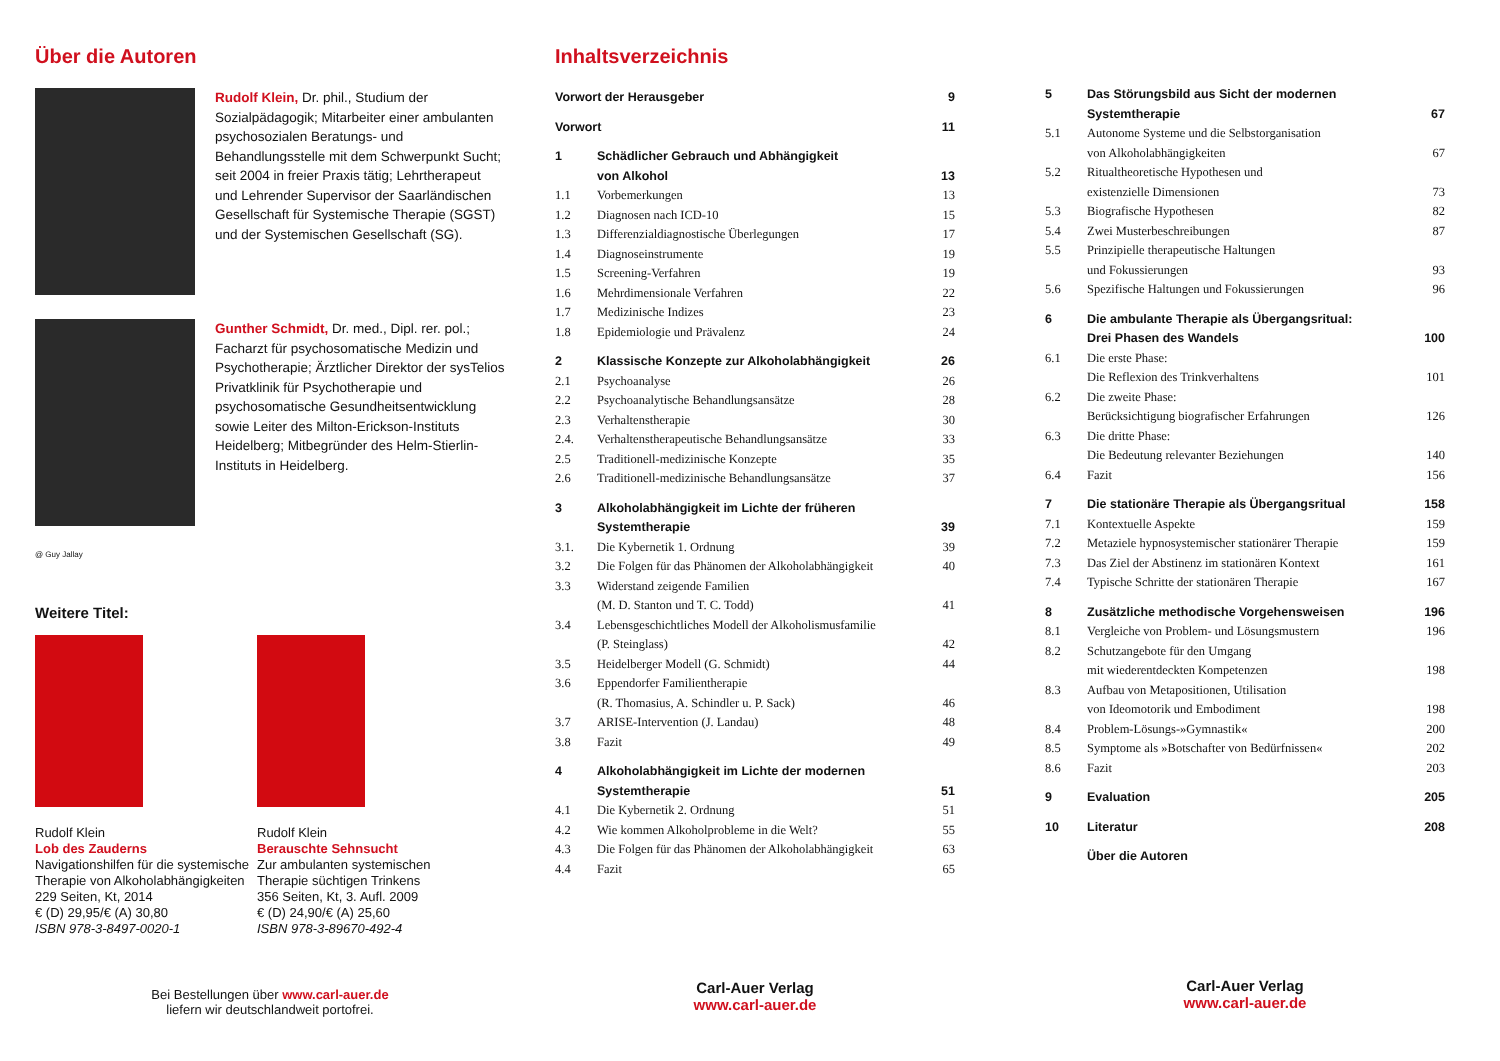Über die Autoren
Rudolf Klein, Dr. phil., Studium der Sozialpädagogik; Mitarbeiter einer ambulanten psychosozialen Beratungs- und Behandlungsstelle mit dem Schwerpunkt Sucht; seit 2004 in freier Praxis tätig; Lehrtherapeut und Lehrender Supervisor der Saarländischen Gesellschaft für Systemische Therapie (SGST) und der Systemischen Gesellschaft (SG).
Gunther Schmidt, Dr. med., Dipl. rer. pol.; Facharzt für psychosomatische Medizin und Psychotherapie; Ärztlicher Direktor der sysTelios Privatklinik für Psychotherapie und psychosomatische Gesundheitsentwicklung sowie Leiter des Milton-Erickson-Instituts Heidelberg; Mitbegründer des Helm-Stierlin-Instituts in Heidelberg.
@ Guy Jallay
Weitere Titel:
Rudolf Klein
Lob des Zauderns
Navigationshilfen für die systemische Therapie von Alkoholabhängigkeiten
229 Seiten, Kt, 2014
€ (D) 29,95/€ (A) 30,80
ISBN 978-3-8497-0020-1
Rudolf Klein
Berauschte Sehnsucht
Zur ambulanten systemischen Therapie süchtigen Trinkens
356 Seiten, Kt, 3. Aufl. 2009
€ (D) 24,90/€ (A) 25,60
ISBN 978-3-89670-492-4
Bei Bestellungen über www.carl-auer.de
liefern wir deutschlandweit portofrei.
Inhaltsverzeichnis
| Vorwort der Herausgeber | | 9 |
| Vorwort | | 11 |
| 1 | Schädlicher Gebrauch und Abhängigkeit | |
| | von Alkohol | 13 |
| 1.1 | Vorbemerkungen | 13 |
| 1.2 | Diagnosen nach ICD-10 | 15 |
| 1.3 | Differenzialdiagnostische Überlegungen | 17 |
| 1.4 | Diagnoseinstrumente | 19 |
| 1.5 | Screening-Verfahren | 19 |
| 1.6 | Mehrdimensionale Verfahren | 22 |
| 1.7 | Medizinische Indizes | 23 |
| 1.8 | Epidemiologie und Prävalenz | 24 |
| 2 | Klassische Konzepte zur Alkoholabhängigkeit | 26 |
| 2.1 | Psychoanalyse | 26 |
| 2.2 | Psychoanalytische Behandlungsansätze | 28 |
| 2.3 | Verhaltenstherapie | 30 |
| 2.4. | Verhaltenstherapeutische Behandlungsansätze | 33 |
| 2.5 | Traditionell-medizinische Konzepte | 35 |
| 2.6 | Traditionell-medizinische Behandlungsansätze | 37 |
| 3 | Alkoholabhängigkeit im Lichte der früheren | |
| | Systemtherapie | 39 |
| 3.1. | Die Kybernetik 1. Ordnung | 39 |
| 3.2 | Die Folgen für das Phänomen der Alkoholabhängigkeit | 40 |
| 3.3 | Widerstand zeigende Familien | |
| | (M. D. Stanton und T. C. Todd) | 41 |
| 3.4 | Lebensgeschichtliches Modell der Alkoholismusfamilie | |
| | (P. Steinglass) | 42 |
| 3.5 | Heidelberger Modell (G. Schmidt) | 44 |
| 3.6 | Eppendorfer Familientherapie | |
| | (R. Thomasius, A. Schindler u. P. Sack) | 46 |
| 3.7 | ARISE-Intervention (J. Landau) | 48 |
| 3.8 | Fazit | 49 |
| 4 | Alkoholabhängigkeit im Lichte der modernen | |
| | Systemtherapie | 51 |
| 4.1 | Die Kybernetik 2. Ordnung | 51 |
| 4.2 | Wie kommen Alkoholprobleme in die Welt? | 55 |
| 4.3 | Die Folgen für das Phänomen der Alkoholabhängigkeit | 63 |
| 4.4 | Fazit | 65 |
Carl-Auer Verlag
www.carl-auer.de
| 5 | Das Störungsbild aus Sicht der modernen | |
| | Systemtherapie | 67 |
| 5.1 | Autonome Systeme und die Selbstorganisation | |
| | von Alkoholabhängigkeiten | 67 |
| 5.2 | Ritualtheoretische Hypothesen und | |
| | existenzielle Dimensionen | 73 |
| 5.3 | Biografische Hypothesen | 82 |
| 5.4 | Zwei Musterbeschreibungen | 87 |
| 5.5 | Prinzipielle therapeutische Haltungen | |
| | und Fokussierungen | 93 |
| 5.6 | Spezifische Haltungen und Fokussierungen | 96 |
| 6 | Die ambulante Therapie als Übergangsritual: | |
| | Drei Phasen des Wandels | 100 |
| 6.1 | Die erste Phase: | |
| | Die Reflexion des Trinkverhaltens | 101 |
| 6.2 | Die zweite Phase: | |
| | Berücksichtigung biografischer Erfahrungen | 126 |
| 6.3 | Die dritte Phase: | |
| | Die Bedeutung relevanter Beziehungen | 140 |
| 6.4 | Fazit | 156 |
| 7 | Die stationäre Therapie als Übergangsritual | 158 |
| 7.1 | Kontextuelle Aspekte | 159 |
| 7.2 | Metaziele hypnosystemischer stationärer Therapie | 159 |
| 7.3 | Das Ziel der Abstinenz im stationären Kontext | 161 |
| 7.4 | Typische Schritte der stationären Therapie | 167 |
| 8 | Zusätzliche methodische Vorgehensweisen | 196 |
| 8.1 | Vergleiche von Problem- und Lösungsmustern | 196 |
| 8.2 | Schutzangebote für den Umgang | |
| | mit wiederentdeckten Kompetenzen | 198 |
| 8.3 | Aufbau von Metapositionen, Utilisation | |
| | von Ideomotorik und Embodiment | 198 |
| 8.4 | Problem-Lösungs-»Gymnastik« | 200 |
| 8.5 | Symptome als »Botschafter von Bedürfnissen« | 202 |
| 8.6 | Fazit | 203 |
| 9 | Evaluation | 205 |
| 10 | Literatur | 208 |
| | Über die Autoren | |
Carl-Auer Verlag
www.carl-auer.de